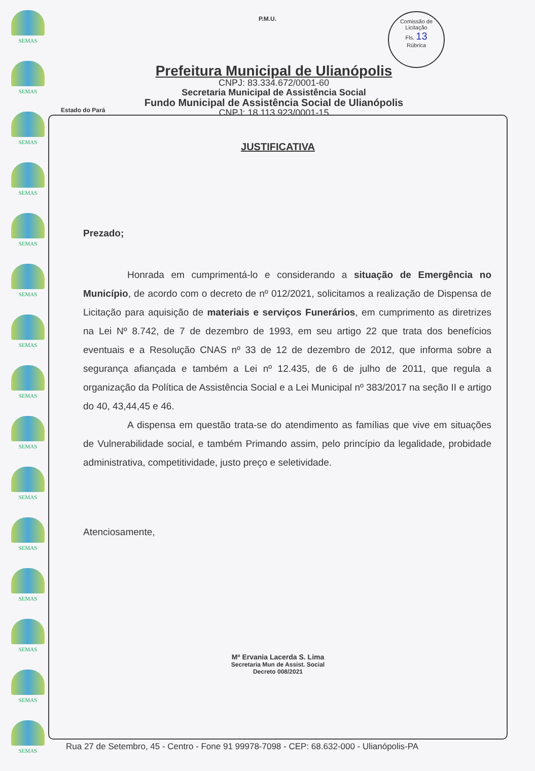SEMAS
SEMAS
SEMAS
SEMAS
SEMAS
SEMAS
SEMAS
SEMAS
SEMAS
SEMAS
SEMAS
SEMAS
SEMAS
SEMAS
SEMAS
Comissão de Licitação
Fls. 13
Rúbrica
P.M.U.
Prefeitura Municipal de Ulianópolis
CNPJ: 83.334.672/0001-60
Secretaria Municipal de Assistência Social
Fundo Municipal de Assistência Social de Ulianópolis
CNPJ: 18.113.923/0001-15
Estado do Pará
JUSTIFICATIVA
Prezado;
Honrada em cumprimentá-lo e considerando a situação de Emergência no Município, de acordo com o decreto de nº 012/2021, solicitamos a realização de Dispensa de Licitação para aquisição de materiais e serviços Funerários, em cumprimento as diretrizes na Lei Nº 8.742, de 7 de dezembro de 1993, em seu artigo 22 que trata dos benefícios eventuais e a Resolução CNAS nº 33 de 12 de dezembro de 2012, que informa sobre a segurança afiançada e também a Lei nº 12.435, de 6 de julho de 2011, que regula a organização da Política de Assistência Social e a Lei Municipal nº 383/2017 na seção II e artigo do 40, 43,44,45 e 46.
A dispensa em questão trata-se do atendimento as famílias que vive em situações de Vulnerabilidade social, e também Primando assim, pelo princípio da legalidade, probidade administrativa, competitividade, justo preço e seletividade.
Atenciosamente,
Mª Ervania Lacerda S. Lima
Secretaria Mun de Assist. Social
Decreto 008/2021
Rua 27 de Setembro, 45 - Centro - Fone 91 99978-7098 - CEP: 68.632-000 - Ulianópolis-PA